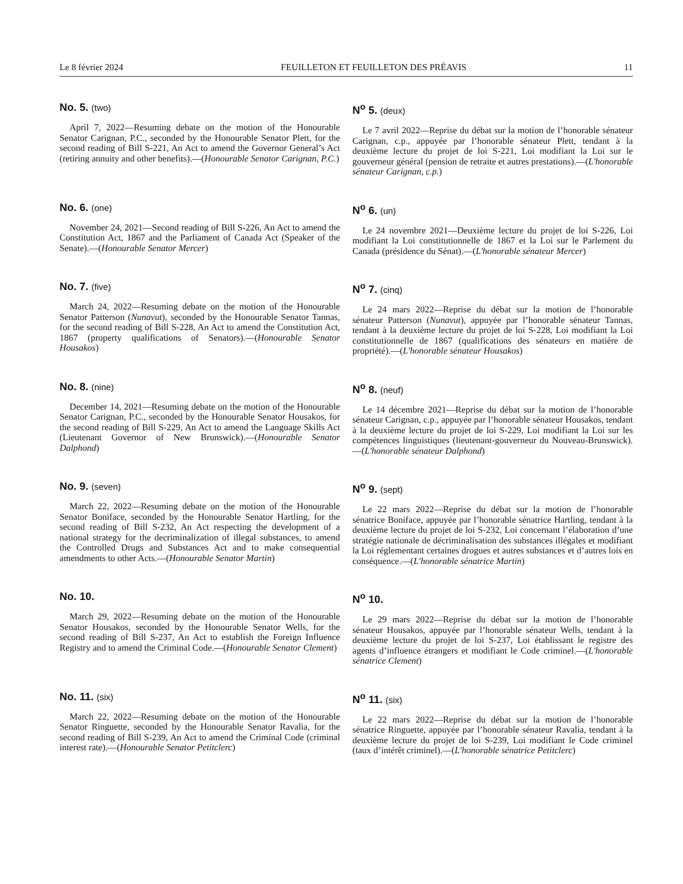Le 8 février 2024 FEUILLETON ET FEUILLETON DES PRÉAVIS 11
No. 5. (two)
April 7, 2022—Resuming debate on the motion of the Honourable Senator Carignan, P.C., seconded by the Honourable Senator Plett, for the second reading of Bill S-221, An Act to amend the Governor General’s Act (retiring annuity and other benefits).—(Honourable Senator Carignan, P.C.)
N<sup>o</sup> 5. (deux)
Le 7 avril 2022—Reprise du débat sur la motion de l’honorable sénateur Carignan, c.p., appuyée par l’honorable sénateur Plett, tendant à la deuxième lecture du projet de loi S-221, Loi modifiant la Loi sur le gouverneur général (pension de retraite et autres prestations).—(L'honorable sénateur Carignan, c.p.)
No. 6. (one)
November 24, 2021—Second reading of Bill S-226, An Act to amend the Constitution Act, 1867 and the Parliament of Canada Act (Speaker of the Senate).—(Honourable Senator Mercer)
N<sup>o</sup> 6. (un)
Le 24 novembre 2021—Deuxième lecture du projet de loi S-226, Loi modifiant la Loi constitutionnelle de 1867 et la Loi sur le Parlement du Canada (présidence du Sénat).—(L'honorable sénateur Mercer)
No. 7. (five)
March 24, 2022—Resuming debate on the motion of the Honourable Senator Patterson (Nunavut), seconded by the Honourable Senator Tannas, for the second reading of Bill S-228, An Act to amend the Constitution Act, 1867 (property qualifications of Senators).—(Honourable Senator Housakos)
N<sup>o</sup> 7. (cinq)
Le 24 mars 2022—Reprise du débat sur la motion de l’honorable sénateur Patterson (Nunavut), appuyée par l’honorable sénateur Tannas, tendant à la deuxième lecture du projet de loi S-228, Loi modifiant la Loi constitutionnelle de 1867 (qualifications des sénateurs en matière de propriété).—(L'honorable sénateur Housakos)
No. 8. (nine)
December 14, 2021—Resuming debate on the motion of the Honourable Senator Carignan, P.C., seconded by the Honourable Senator Housakos, for the second reading of Bill S-229, An Act to amend the Language Skills Act (Lieutenant Governor of New Brunswick).—(Honourable Senator Dalphond)
N<sup>o</sup> 8. (neuf)
Le 14 décembre 2021—Reprise du débat sur la motion de l’honorable sénateur Carignan, c.p., appuyée par l’honorable sénateur Housakos, tendant à la deuxième lecture du projet de loi S-229, Loi modifiant la Loi sur les compétences linguistiques (lieutenant-gouverneur du Nouveau-Brunswick).—(L'honorable sénateur Dalphond)
No. 9. (seven)
March 22, 2022—Resuming debate on the motion of the Honourable Senator Boniface, seconded by the Honourable Senator Hartling, for the second reading of Bill S-232, An Act respecting the development of a national strategy for the decriminalization of illegal substances, to amend the Controlled Drugs and Substances Act and to make consequential amendments to other Acts.—(Honourable Senator Martin)
N<sup>o</sup> 9. (sept)
Le 22 mars 2022—Reprise du débat sur la motion de l’honorable sénatrice Boniface, appuyée par l’honorable sénatrice Hartling, tendant à la deuxième lecture du projet de loi S-232, Loi concernant l’élaboration d’une stratégie nationale de décriminalisation des substances illégales et modifiant la Loi réglementant certaines drogues et autres substances et d’autres lois en conséquence.—(L'honorable sénatrice Martin)
No. 10.
March 29, 2022—Resuming debate on the motion of the Honourable Senator Housakos, seconded by the Honourable Senator Wells, for the second reading of Bill S-237, An Act to establish the Foreign Influence Registry and to amend the Criminal Code.—(Honourable Senator Clement)
N<sup>o</sup> 10.
Le 29 mars 2022—Reprise du débat sur la motion de l’honorable sénateur Housakos, appuyée par l’honorable sénateur Wells, tendant à la deuxième lecture du projet de loi S-237, Loi établissant le registre des agents d’influence étrangers et modifiant le Code criminel.—(L'honorable sénatrice Clement)
No. 11. (six)
March 22, 2022—Resuming debate on the motion of the Honourable Senator Ringuette, seconded by the Honourable Senator Ravalia, for the second reading of Bill S-239, An Act to amend the Criminal Code (criminal interest rate).—(Honourable Senator Petitclerc)
N<sup>o</sup> 11. (six)
Le 22 mars 2022—Reprise du débat sur la motion de l’honorable sénatrice Ringuette, appuyée par l’honorable sénateur Ravalia, tendant à la deuxième lecture du projet de loi S-239, Loi modifiant le Code criminel (taux d’intérêt criminel).—(L'honorable sénatrice Petitclerc)